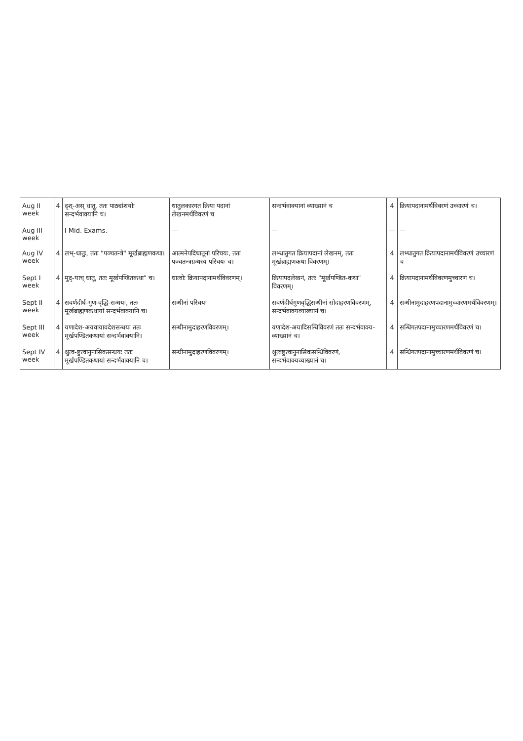| Aug II week | 4 | दृश्-अस् धातू, ततः पाठ्यांशयोः सन्दर्भवाक्यानि च। | धातुलकारगत क्रिया पदानां लेखनमर्थविवरणं च | सन्दर्भवाक्यानां व्याख्यानं च | 4 | क्रियापदानामर्थविवरणं उच्चारणं च। |
| Aug III week | | I Mid. Exams. | — | — | — | — |
| Aug IV week | 4 | लभ्-धातुः, ततः "पञ्चतन्त्रे" मूर्खब्राह्मणकथा। | आत्मनेपदिधातूनां परिचयः, ततः पञ्चतन्त्रग्रन्थस्य परिचयः च। | लभ्धातुगत क्रियापदानां लेखनम्, ततः मूर्खब्राह्मणकथा विवरणम्। | 4 | लभ्धातुगत क्रियापदानामर्थविवरणं उच्चारणं च |
| Sept I week | 4 | मुद्-याच् धातू, ततः मूर्खपण्डितकथा" च। | धात्वोः क्रियापदानामर्थविवरणम्। | क्रियापदलेखनं, ततः "मूर्खपण्डित-कथा" विवरणम्। | 4 | क्रियापदानामर्थविवरणमुच्चारणं च। |
| Sept II week | 4 | सवर्णदीर्घ-गुण-वृद्धि-सन्धयः, ततः मूर्खब्राह्मणकथायां सन्दर्भवाक्यानि च। | सन्धीनां परिचयः | सवर्णदीर्घगुणवृद्धिसन्धीनां सोदाहरणविवरणम्, सन्दर्भवाक्यव्याख्यानं च। | 4 | सन्धीनामुदाहरणपदानामुच्चारणमर्थविवरणम्। |
| Sept III week | 4 | यणादेश-अयवायावदेशसन्धयः ततः मूर्खपण्डितकथायां सन्दर्भवाक्यानि। | सन्धीनामुदाहरणविवरणम्। | यणादेश-अयादिसन्धिविवरणं ततः सन्दर्भवाक्य-व्याख्यानं च। | 4 | सन्धिगतपदानामुच्चारणमर्थविवरणं च। |
| Sept IV week | 4 | श्चुत्व-ष्टुत्वानुनासिकसन्धयः ततः मूर्खपण्डितकथायां सन्दर्भवाक्यानि च। | सन्धीनामुदाहरणविवरणम्। | श्चुत्वष्टुत्वानुनासिकसन्धिविवरणं, सन्दर्भवाक्यव्याख्यानं च। | 4 | सन्धिगतपदानामुच्चारणमर्थविवरणं च। |